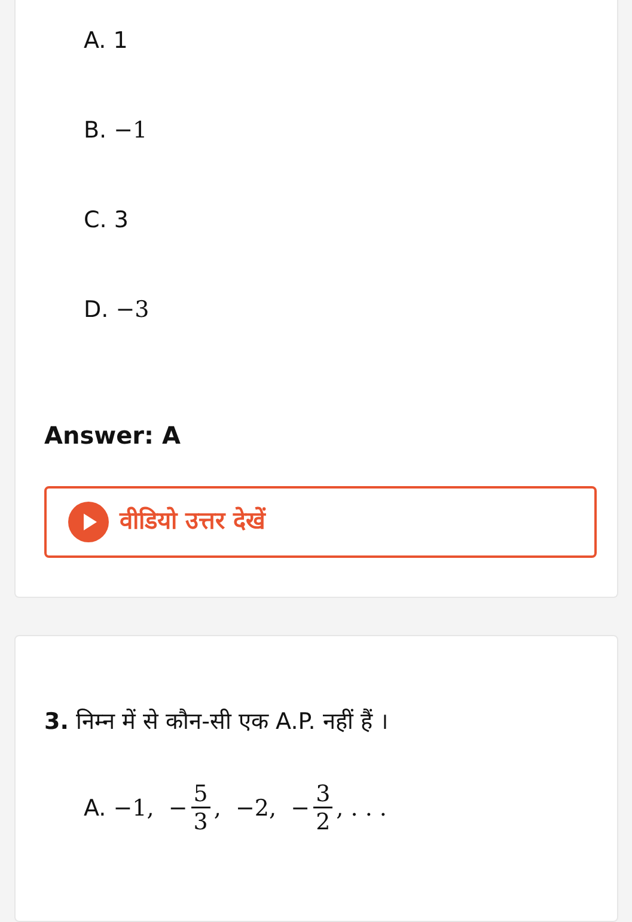A. 1
B. −1
C. 3
D. −3
Answer: A
वीडियो उत्तर देखें
3. निम्न में से कौन-सी एक A.P. नहीं हैं ।
A. −1, − 5 3, −2, − 3 2, . . .